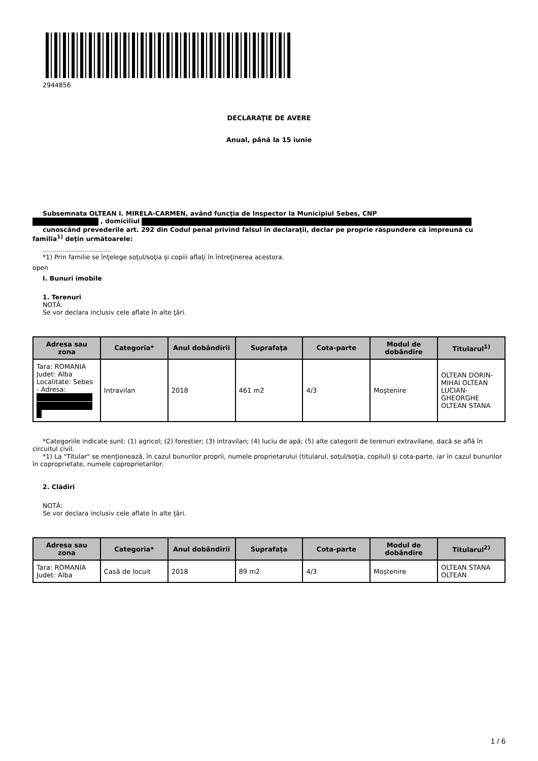2944856
DECLARAŢIE DE AVERE
Anual, până la 15 iunie
Subsemnata OLTEAN I. MIRELA-CARMEN, având funcţia de Inspector la Municipiul Sebes, CNP
, domiciliul
cunoscând prevederile art. 292 din Codul penal privind falsul în declaraţii, declar pe proprie răspundere că împreună cu familia<sup>1)</sup> deţin următoarele:
..................................
*1) Prin familie se înţelege soţul/soţia şi copiii aflaţi în întreţinerea acestora.
open
I. Bunuri imobile
1. Terenuri
NOTĂ:
Se vor declara inclusiv cele aflate în alte ţări.
| Adresa sau zona | Categoria* | Anul dobândirii | Suprafaţa | Cota-parte | Modul de dobândire | Titularul<sup>1)</sup> |
| --- | --- | --- | --- | --- | --- | --- |
| Tara: ROMANIA Judet: Alba Localitate: Sebes - Adresa: | Intravilan | 2018 | 461 m2 | 4/3 | Moştenire | OLTEAN DORIN-MIHAI OLTEAN LUCIAN-GHEORGHE OLTEAN STANA |
*Categoriile indicate sunt: (1) agricol; (2) forestier; (3) intravilan; (4) luciu de apă; (5) alte categorii de terenuri extravilane, dacă se află în circuitul civil.
*1) La "Titular" se menţionează, în cazul bunurilor proprii, numele proprietarului (titularul, soţul/soţia, copilul) și cota-parte, iar în cazul bunurilor în coproprietate, numele coproprietarilor.
2. Clădiri
NOTĂ:
Se vor declara inclusiv cele aflate în alte ţări.
| Adresa sau zona | Categoria* | Anul dobândirii | Suprafaţa | Cota-parte | Modul de dobândire | Titularul<sup>2)</sup> |
| --- | --- | --- | --- | --- | --- | --- |
| Tara: ROMANIA Judet: Alba | Casă de locuit | 2018 | 89 m2 | 4/3 | Moştenire | OLTEAN STANA OLTEAN |
1 / 6